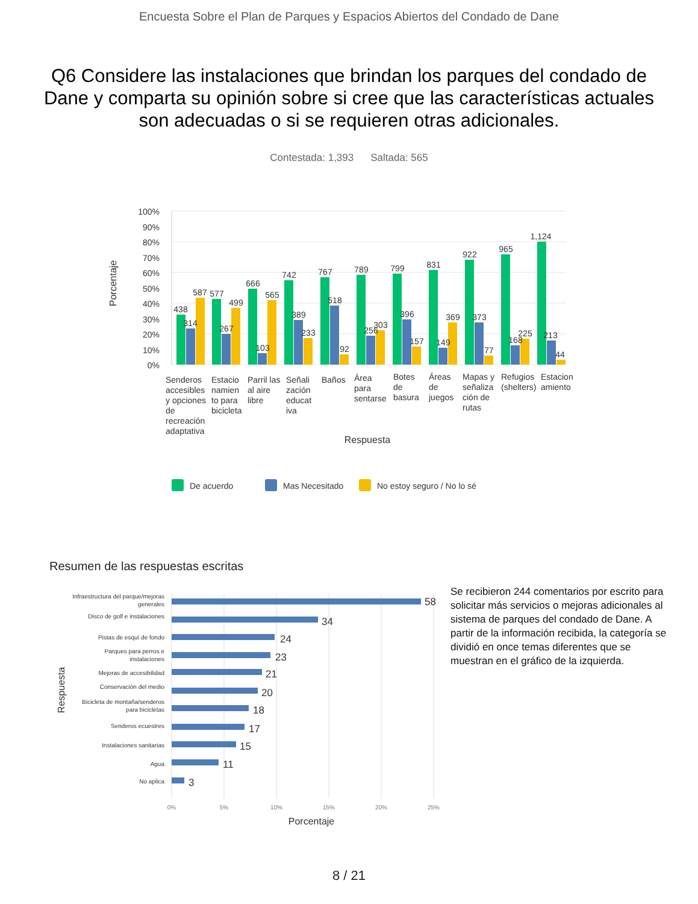Encuesta Sobre el Plan de Parques y Espacios Abiertos del Condado de Dane
Q6 Considere las instalaciones que brindan los parques del condado de Dane y comparta su opinión sobre si cree que las características actuales son adecuadas o si se requieren otras adicionales.
Contestada: 1,393 Saltada: 565
100%
90%
80%
70%
60%
50%
40%
30%
20%
10%
0%
Porcentaje
438
314
587
577
267
499
666
103
565
742
389
233
767
518
92
789
256
303
799
396
157
831
149
369
922
373
77
965
168
225
1,124
213
44
Senderos
accesibles
y opciones
de
recreación
adaptativa
Estacio
namien
to para
bicicleta
Parril las
al aire
libre
Señali
zación
educat
iva
Baños
Área
para
sentarse
Botes
de
basura
Áreas
de
juegos
Mapas y
señaliza
ción de
rutas
Refugios
(shelters)
Estacion
amiento
Respuesta
De acuerdo
Mas Necesitado
No estoy seguro / No lo sé
Resumen de las respuestas escritas
58
34
24
23
21
20
18
17
15
11
3
Infraestructura del parque/mejoras
generales
Disco de golf e instalaciones
Pistas de esquí de fondo
Parques para perros e
instalaciones
Mejoras de accesibilidad
Conservación del medio
Bicicleta de montaña/senderos
para bicicletas
Senderos ecuestres
Instalaciones sanitarias
Agua
No aplica
0%
5%
10%
15%
20%
25%
Porcentaje
Respuesta
Se recibieron 244 comentarios por escrito para solicitar más servicios o mejoras adicionales al sistema de parques del condado de Dane. A partir de la información recibida, la categoría se dividió en once temas diferentes que se muestran en el gráfico de la izquierda.
8 / 21